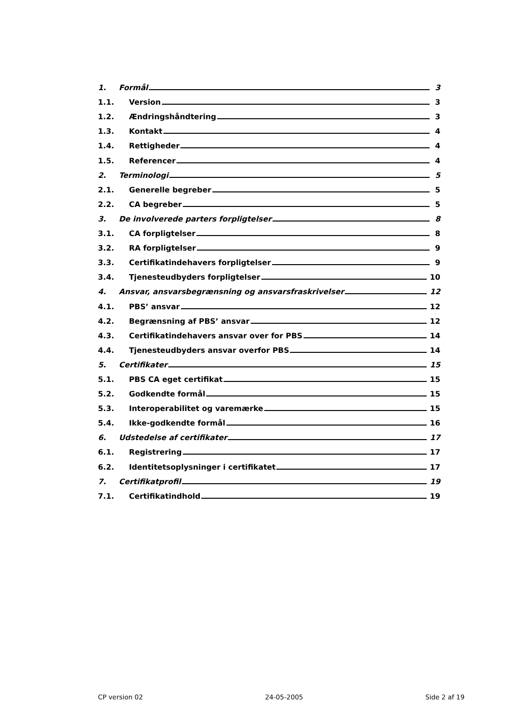1. Formål 3
1.1. Version 3
1.2. Ændringshåndtering 3
1.3. Kontakt 4
1.4. Rettigheder 4
1.5. Referencer 4
2. Terminologi 5
2.1. Generelle begreber 5
2.2. CA begreber 5
3. De involverede parters forpligtelser 8
3.1. CA forpligtelser 8
3.2. RA forpligtelser 9
3.3. Certifikatindehavers forpligtelser 9
3.4. Tjenesteudbyders forpligtelser 10
4. Ansvar, ansvarsbegrænsning og ansvarsfraskrivelser 12
4.1. PBS’ ansvar 12
4.2. Begrænsning af PBS’ ansvar 12
4.3. Certifikatindehavers ansvar over for PBS 14
4.4. Tjenesteudbyders ansvar overfor PBS 14
5. Certifikater 15
5.1. PBS CA eget certifikat 15
5.2. Godkendte formål 15
5.3. Interoperabilitet og varemærke 15
5.4. Ikke-godkendte formål 16
6. Udstedelse af certifikater 17
6.1. Registrering 17
6.2. Identitetsoplysninger i certifikatet 17
7. Certifikatprofil 19
7.1. Certifikatindhold 19
CP version 02 24-05-2005 Side 2 af 19